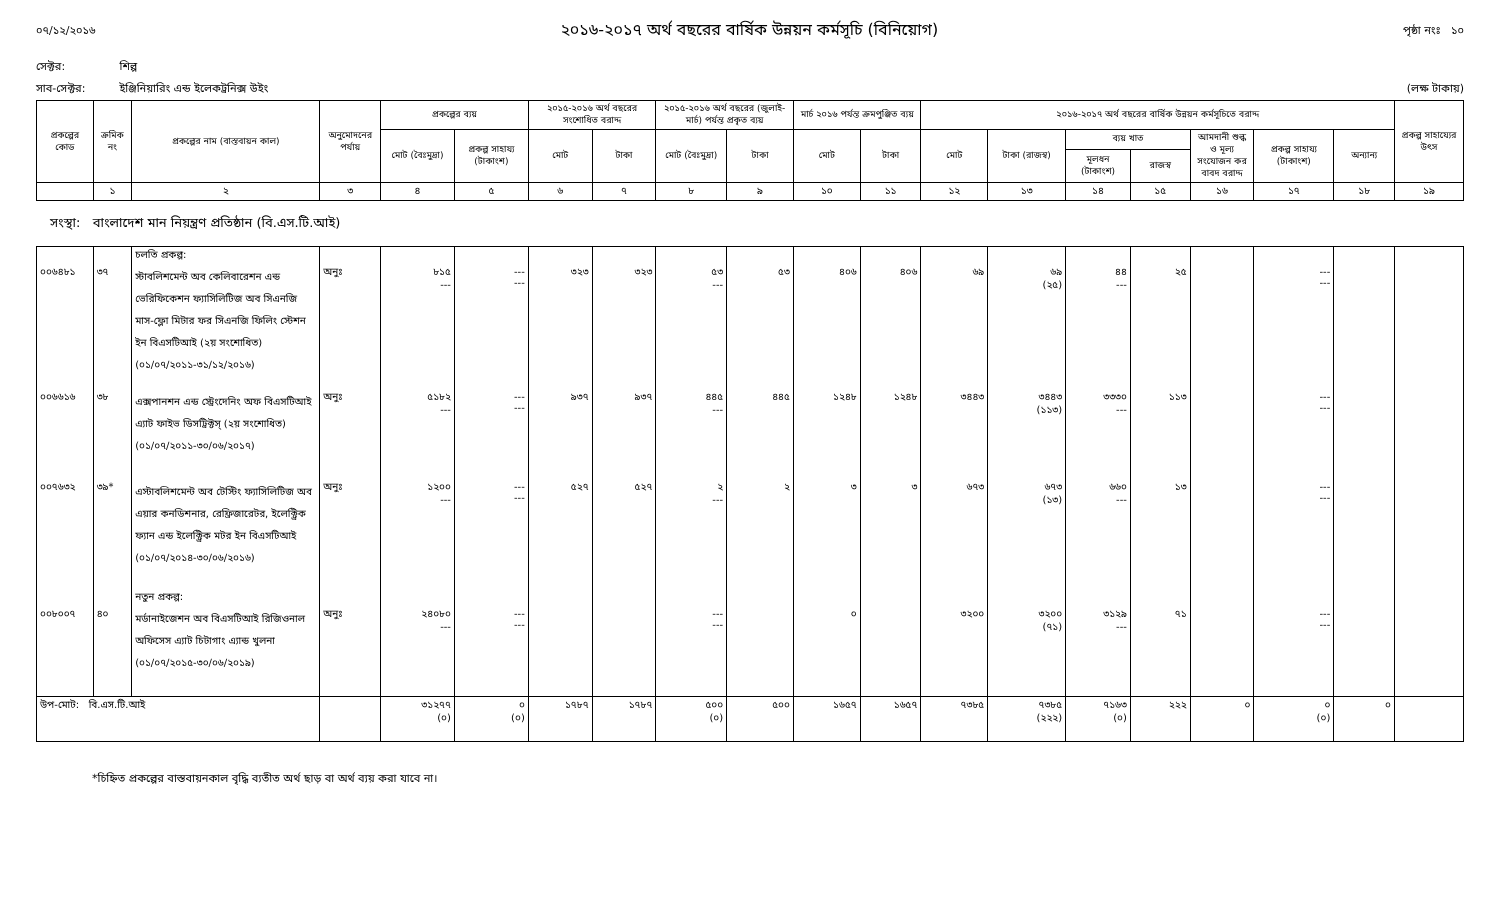০৭/১২/২০১৬
২০১৬-২০১৭ অর্থ বছরের বার্ষিক উন্নয়ন কর্মসূচি (বিনিয়োগ)
পৃষ্ঠা নংঃ ১০
সেক্টর: শিল্প
সাব-সেক্টর: ইঞ্জিনিয়ারিং এন্ড ইলেকট্রনিক্স উইং
(লক্ষ টাকায়)
| প্রকল্পের কোড | ক্রমিক নং | প্রকল্পের নাম (বাস্তবায়ন কাল) | অনুমোদনের পর্যায় | প্রকল্পের ব্যয় | | ২০১৫-২০১৬ অর্থ বছরের সংশোধিত বরাদ্দ | | ২০১৫-২০১৬ অর্থ বছরের (জুলাই-মার্চ) পর্যন্ত প্রকৃত ব্যয় | | মার্চ ২০১৬ পর্যন্ত ক্রমপুঞ্জিত ব্যয় | | ২০১৬-২০১৭ অর্থ বছরের বার্ষিক উন্নয়ন কর্মসূচিতে বরাদ্দ | | | | | | | প্রকল্প সাহায্যের উৎস |
| --- | --- | --- | --- | --- | --- | --- | --- | --- | --- | --- | --- | --- | --- | --- | --- | --- | --- | --- | --- |
| | | | | মোট (বৈঃমুদ্রা) | প্রকল্প সাহায্য (টাকাংশ) | মোট | টাকা | মোট (বৈঃমুদ্রা) | টাকা | মোট | টাকা | মোট | টাকা (রাজস্ব) | ব্যয় খাত | | আমদানী শুল্ক ও মূল্য সংযোজন কর বাবদ বরাদ্দ | প্রকল্প সাহায্য (টাকাংশ) | অন্যান্য | |
| | | | | | | | | | | | | | | মূলধন (টাকাংশ) | রাজস্ব | | | | |
| | ১ | ২ | ৩ | ৪ | ৫ | ৬ | ৭ | ৮ | ৯ | ১০ | ১১ | ১২ | ১৩ | ১৪ | ১৫ | ১৬ | ১৭ | ১৮ | ১৯ |
সংস্থা: বাংলাদেশ মান নিয়ন্ত্রণ প্রতিষ্ঠান (বি.এস.টি.আই)
| | | চলতি প্রকল্প: | | | | | | | | | | | | | | | | | |
| ০০৬৪৮১ | ৩৭ | স্টাবলিশমেন্ট অব কেলিবারেশন এন্ড ভেরিফিকেশন ফ্যাসিলিটিজ অব সিএনজি মাস-ফ্লো মিটার ফর সিএনজি ফিলিং স্টেশন ইন বিএসটিআই (২য় সংশোধিত) (০১/০৭/২০১১-৩১/১২/২০১৬) | অনুঃ | ৮১৫ --- | --- --- | ৩২৩ | ৩২৩ | ৫৩ --- | ৫৩ | ৪০৬ | ৪০৬ | ৬৯ | ৬৯ (২৫) | ৪৪ --- | ২৫ | | --- --- | | |
| ০০৬৬১৬ | ৩৮ | এক্সপানশন এন্ড স্ট্রেংদেনিং অফ বিএসটিআই এ্যাট ফাইভ ডিসট্রিক্টস্ (২য় সংশোধিত) (০১/০৭/২০১১-৩০/০৬/২০১৭) | অনুঃ | ৫১৮২ --- | --- --- | ৯৩৭ | ৯৩৭ | ৪৪৫ --- | ৪৪৫ | ১২৪৮ | ১২৪৮ | ৩৪৪৩ | ৩৪৪৩ (১১৩) | ৩৩৩০ --- | ১১৩ | | --- --- | | |
| ০০৭৬৩২ | ৩৯* | এস্টাবলিশমেন্ট অব টেস্টিং ফ্যাসিলিটিজ অব এয়ার কনডিশনার, রেফ্রিজারেটর, ইলেক্ট্রিক ফ্যান এন্ড ইলেক্ট্রিক মটর ইন বিএসটিআই (০১/০৭/২০১৪-৩০/০৬/২০১৬) | অনুঃ | ১২০০ --- | --- --- | ৫২৭ | ৫২৭ | ২ --- | ২ | ৩ | ৩ | ৬৭৩ | ৬৭৩ (১৩) | ৬৬০ --- | ১৩ | | --- --- | | |
| | | নতুন প্রকল্প: | | | | | | | | | | | | | | | | | |
| ০০৮০০৭ | ৪০ | মর্ডানাইজেশন অব বিএসটিআই রিজিওনাল অফিসেস এ্যাট চিটাগাং এ্যান্ড খুলনা (০১/০৭/২০১৫-৩০/০৬/২০১৯) | অনুঃ | ২৪০৮০ --- | --- --- | | | --- --- | | ০ | | ৩২০০ | ৩২০০ (৭১) | ৩১২৯ --- | ৭১ | | --- --- | | |
| উপ-মোট: বি.এস.টি.আই | | | | ৩১২৭৭ (০) | ০ (০) | ১৭৮৭ | ১৭৮৭ | ৫০০ (০) | ৫০০ | ১৬৫৭ | ১৬৫৭ | ৭৩৮৫ | ৭৩৮৫ (২২২) | ৭১৬৩ (০) | ২২২ | ০ | ০ (০) | ০ | |
*চিহ্নিত প্রকল্পের বাস্তবায়নকাল বৃদ্ধি ব্যতীত অর্থ ছাড় বা অর্থ ব্যয় করা যাবে না।